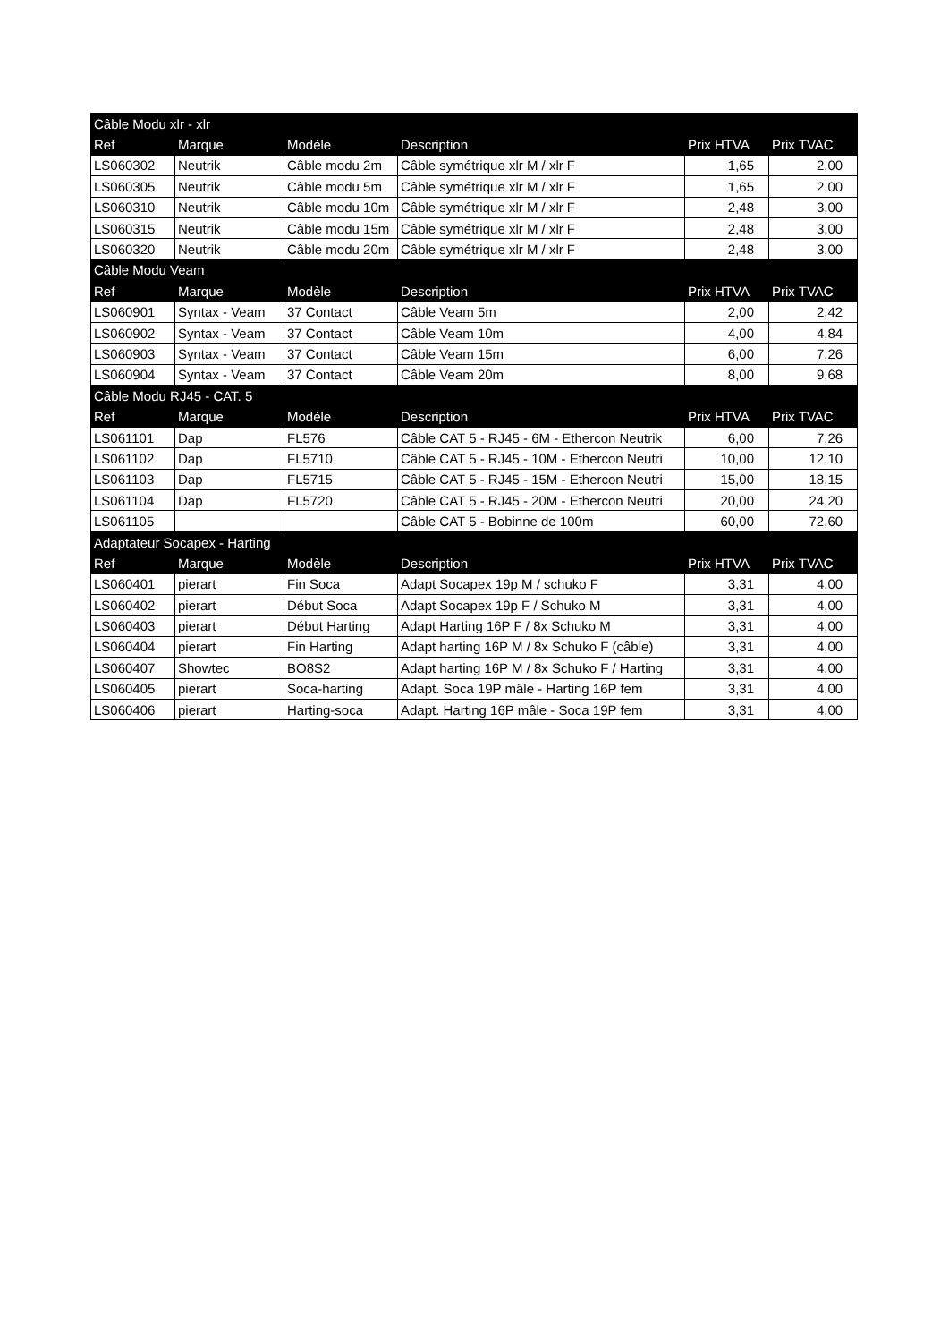| Câble Modu xlr - xlr | | | | | |
| Ref | Marque | Modèle | Description | Prix HTVA | Prix TVAC |
| LS060302 | Neutrik | Câble modu 2m | Câble symétrique xlr M / xlr F | 1,65 | 2,00 |
| LS060305 | Neutrik | Câble modu 5m | Câble symétrique xlr M / xlr F | 1,65 | 2,00 |
| LS060310 | Neutrik | Câble modu 10m | Câble symétrique xlr M / xlr F | 2,48 | 3,00 |
| LS060315 | Neutrik | Câble modu 15m | Câble symétrique xlr M / xlr F | 2,48 | 3,00 |
| LS060320 | Neutrik | Câble modu 20m | Câble symétrique xlr M / xlr F | 2,48 | 3,00 |
| Câble Modu Veam | | | | | |
| Ref | Marque | Modèle | Description | Prix HTVA | Prix TVAC |
| LS060901 | Syntax - Veam | 37 Contact | Câble Veam 5m | 2,00 | 2,42 |
| LS060902 | Syntax - Veam | 37 Contact | Câble Veam 10m | 4,00 | 4,84 |
| LS060903 | Syntax - Veam | 37 Contact | Câble Veam 15m | 6,00 | 7,26 |
| LS060904 | Syntax - Veam | 37 Contact | Câble Veam 20m | 8,00 | 9,68 |
| Câble Modu RJ45 - CAT. 5 | | | | | |
| Ref | Marque | Modèle | Description | Prix HTVA | Prix TVAC |
| LS061101 | Dap | FL576 | Câble CAT 5 - RJ45 - 6M - Ethercon Neutrik | 6,00 | 7,26 |
| LS061102 | Dap | FL5710 | Câble CAT 5 - RJ45 - 10M - Ethercon Neutri | 10,00 | 12,10 |
| LS061103 | Dap | FL5715 | Câble CAT 5 - RJ45 - 15M - Ethercon Neutri | 15,00 | 18,15 |
| LS061104 | Dap | FL5720 | Câble CAT 5 - RJ45 - 20M - Ethercon Neutri | 20,00 | 24,20 |
| LS061105 | | | Câble CAT 5 - Bobinne de 100m | 60,00 | 72,60 |
| Adaptateur Socapex - Harting | | | | | |
| Ref | Marque | Modèle | Description | Prix HTVA | Prix TVAC |
| LS060401 | pierart | Fin Soca | Adapt Socapex 19p M / schuko F | 3,31 | 4,00 |
| LS060402 | pierart | Début Soca | Adapt Socapex 19p F / Schuko M | 3,31 | 4,00 |
| LS060403 | pierart | Début Harting | Adapt Harting 16P F / 8x Schuko M | 3,31 | 4,00 |
| LS060404 | pierart | Fin Harting | Adapt harting 16P M / 8x Schuko F (câble) | 3,31 | 4,00 |
| LS060407 | Showtec | BO8S2 | Adapt harting 16P M / 8x Schuko F / Harting | 3,31 | 4,00 |
| LS060405 | pierart | Soca-harting | Adapt. Soca 19P mâle - Harting 16P fem | 3,31 | 4,00 |
| LS060406 | pierart | Harting-soca | Adapt. Harting 16P mâle - Soca 19P fem | 3,31 | 4,00 |